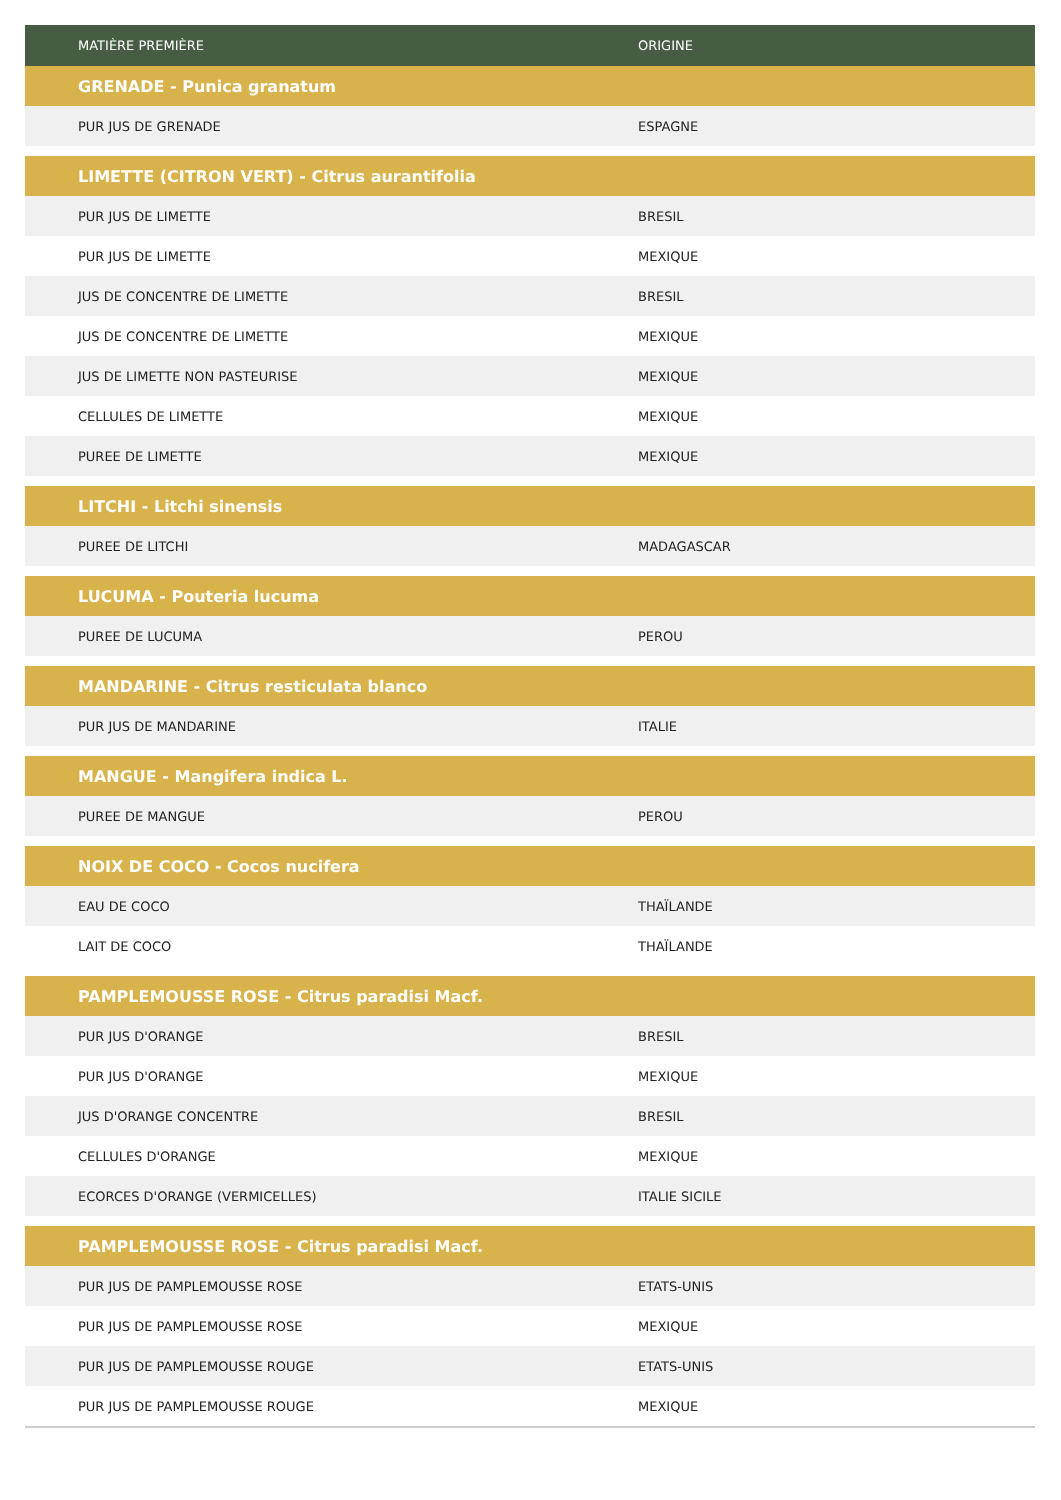| MATIÈRE PREMIÈRE | ORIGINE |
| --- | --- |
| GRENADE - Punica granatum | |
| PUR JUS DE GRENADE | ESPAGNE |
| LIMETTE (CITRON VERT) - Citrus aurantifolia | |
| PUR JUS DE LIMETTE | BRESIL |
| PUR JUS DE LIMETTE | MEXIQUE |
| JUS DE CONCENTRE DE LIMETTE | BRESIL |
| JUS DE CONCENTRE DE LIMETTE | MEXIQUE |
| JUS DE LIMETTE NON PASTEURISE | MEXIQUE |
| CELLULES DE LIMETTE | MEXIQUE |
| PUREE DE LIMETTE | MEXIQUE |
| LITCHI - Litchi sinensis | |
| PUREE DE LITCHI | MADAGASCAR |
| LUCUMA - Pouteria lucuma | |
| PUREE DE LUCUMA | PEROU |
| MANDARINE - Citrus resticulata blanco | |
| PUR JUS DE MANDARINE | ITALIE |
| MANGUE - Mangifera indica L. | |
| PUREE DE MANGUE | PEROU |
| NOIX DE COCO - Cocos nucifera | |
| EAU DE COCO | THAÏLANDE |
| LAIT DE COCO | THAÏLANDE |
| PAMPLEMOUSSE ROSE - Citrus paradisi Macf. | |
| PUR JUS D'ORANGE | BRESIL |
| PUR JUS D'ORANGE | MEXIQUE |
| JUS D'ORANGE CONCENTRE | BRESIL |
| CELLULES D'ORANGE | MEXIQUE |
| ECORCES D'ORANGE (VERMICELLES) | ITALIE SICILE |
| PAMPLEMOUSSE ROSE - Citrus paradisi Macf. | |
| PUR JUS DE PAMPLEMOUSSE ROSE | ETATS-UNIS |
| PUR JUS DE PAMPLEMOUSSE ROSE | MEXIQUE |
| PUR JUS DE PAMPLEMOUSSE ROUGE | ETATS-UNIS |
| PUR JUS DE PAMPLEMOUSSE ROUGE | MEXIQUE |